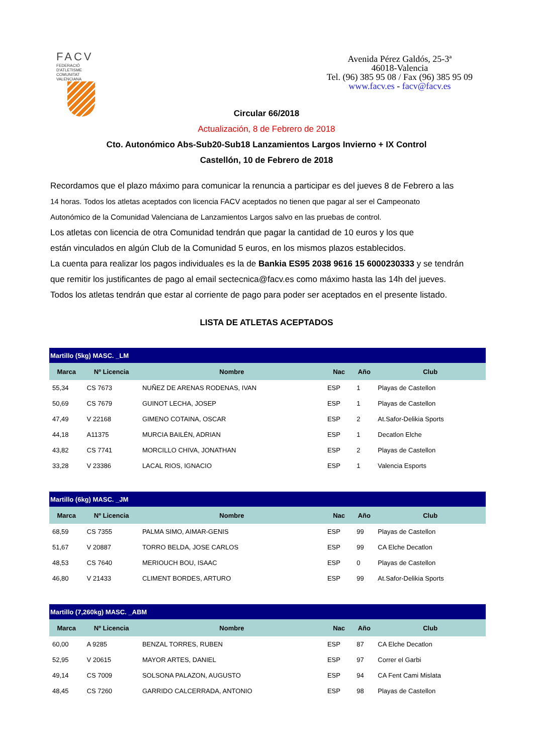FACV
FEDERACIÓ D'ATLETISME COMUNITAT VALENCIANA
Avenida Pérez Galdós, 25-3ª
46018-Valencia
Tel. (96) 385 95 08 / Fax (96) 385 95 09
www.facv.es - facv@facv.es
Circular 66/2018
Actualización, 8 de Febrero de 2018
Cto. Autonómico Abs-Sub20-Sub18 Lanzamientos Largos Invierno + IX Control
Castellón, 10 de Febrero de 2018
Recordamos que el plazo máximo para comunicar la renuncia a participar es del jueves 8 de Febrero a las
14 horas. Todos los atletas aceptados con licencia FACV aceptados no tienen que pagar al ser el Campeonato
Autonómico de la Comunidad Valenciana de Lanzamientos Largos salvo en las pruebas de control.
Los atletas con licencia de otra Comunidad tendrán que pagar la cantidad de 10 euros y los que
están vinculados en algún Club de la Comunidad 5 euros, en los mismos plazos establecidos.
La cuenta para realizar los pagos individuales es la de Bankia ES95 2038 9616 15 6000230333 y se tendrán
que remitir los justificantes de pago al email sectecnica@facv.es como máximo hasta las 14h del jueves.
Todos los atletas tendrán que estar al corriente de pago para poder ser aceptados en el presente listado.
LISTA DE ATLETAS ACEPTADOS
| Martillo (5kg) MASC. _LM | | | | | |
| Marca | Nº Licencia | Nombre | Nac | Año | Club |
| 55,34 | CS 7673 | NUÑEZ DE ARENAS RODENAS, IVAN | ESP | 1 | Playas de Castellon |
| 50,69 | CS 7679 | GUINOT LECHA, JOSEP | ESP | 1 | Playas de Castellon |
| 47,49 | V 22168 | GIMENO COTAINA, OSCAR | ESP | 2 | At.Safor-Delikia Sports |
| 44,18 | A11375 | MURCIA BAILÉN, ADRIAN | ESP | 1 | Decatlon Elche |
| 43,82 | CS 7741 | MORCILLO CHIVA, JONATHAN | ESP | 2 | Playas de Castellon |
| 33,28 | V 23386 | LACAL RIOS, IGNACIO | ESP | 1 | Valencia Esports |
| Martillo (6kg) MASC. _JM | | | | | |
| Marca | Nº Licencia | Nombre | Nac | Año | Club |
| 68,59 | CS 7355 | PALMA SIMO, AIMAR-GENIS | ESP | 99 | Playas de Castellon |
| 51,67 | V 20887 | TORRO BELDA, JOSE CARLOS | ESP | 99 | CA Elche Decatlon |
| 48,53 | CS 7640 | MERIOUCH BOU, ISAAC | ESP | 0 | Playas de Castellon |
| 46,80 | V 21433 | CLIMENT BORDES, ARTURO | ESP | 99 | At.Safor-Delikia Sports |
| Martillo (7,260kg) MASC. _ABM | | | | | |
| Marca | Nº Licencia | Nombre | Nac | Año | Club |
| 60,00 | A 9285 | BENZAL TORRES, RUBEN | ESP | 87 | CA Elche Decatlon |
| 52,95 | V 20615 | MAYOR ARTES, DANIEL | ESP | 97 | Correr el Garbi |
| 49,14 | CS 7009 | SOLSONA PALAZON, AUGUSTO | ESP | 94 | CA Fent Cami Mislata |
| 48,45 | CS 7260 | GARRIDO CALCERRADA, ANTONIO | ESP | 98 | Playas de Castellon |